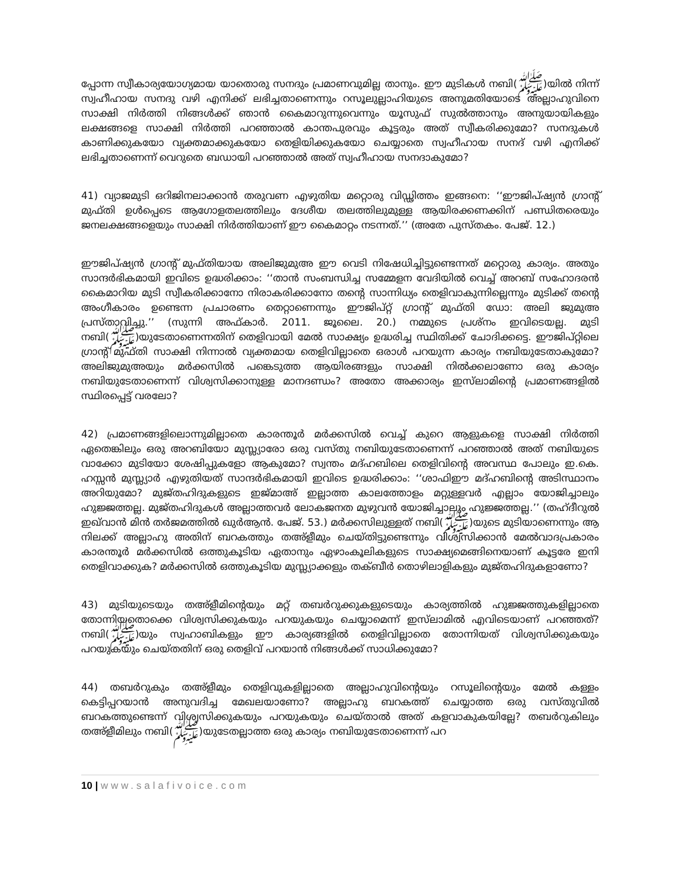പ്പോന്ന സ്വീകാര്യയോഗ്യമായ യാതൊരു സനദും പ്രമാണവുമില്ല താനും. ഈ മുടികൾ നബി(ﷺ)യിൽ നിന്ന് സ്വഹീഹായ സനദു വഴി എനിക്ക് ലഭിച്ചതാണെന്നും റസൂലുല്ലാഹിയുടെ അനുമതിയോടെ അല്ലാഹുവിനെ സാക്ഷി നിർത്തി നിങ്ങൾക്ക് ഞാൻ കൈമാറുന്നുവെന്നും യൂസുഫ് സുൽത്താനും അനുയായികളും ലക്ഷങ്ങളെ സാക്ഷി നിർത്തി പറഞ്ഞാൽ കാന്തപുരവും കൂട്ടരും അത് സ്വീകരിക്കുമോ? സനദുകൾ കാണിക്കുകയോ വ്യക്തമാക്കുകയോ തെളിയിക്കുകയോ ചെയ്യാതെ സ്വഹീഹായ സനദ് വഴി എനിക്ക് ലഭിച്ചതാണെന്ന് വെറുതെ ബഡായി പറഞ്ഞാൽ അത് സ്വഹീഹായ സനദാകുമോ?
41) വ്യാജമുടി ഒറിജിനലാക്കാൻ തരുവണ എഴുതിയ മറ്റൊരു വിഡ്ഢിത്തം ഇങ്ങനെ: ‘‘ഈജിപ്ഷ്യൻ ഗ്രാന്റ് മുഫ്തി ഉൾപ്പെടെ ആഗോളതലത്തിലും ദേശീയ തലത്തിലുമുള്ള ആയിരക്കണക്കിന് പണ്ഡിതരെയും ജനലക്ഷങ്ങളെയും സാക്ഷി നിർത്തിയാണ് ഈ കൈമാറ്റം നടന്നത്.’’ (അതേ പുസ്തകം. പേജ്. 12.)
ഈജിപ്ഷ്യൻ ഗ്രാന്റ് മുഫ്തിയായ അലിജുമുഅ ഈ വെടി നിഷേധിച്ചിട്ടുണ്ടെന്നത് മറ്റൊരു കാര്യം. അതും സാന്ദർഭികമായി ഇവിടെ ഉദ്ധരിക്കാം: ‘‘താൻ സംബന്ധിച്ച സമ്മേളന വേദിയിൽ വെച്ച് അറബ് സഹോദരൻ കൈമാറിയ മുടി സ്വീകരിക്കാനോ നിരാകരിക്കാനോ തന്റെ സാന്നിധ്യം തെളിവാകുന്നില്ലെന്നും മുടിക്ക് തന്റെ അംഗീകാരം ഉണ്ടെന്ന പ്രചാരണം തെറ്റാണെന്നും ഈജിപ്റ്റ് ഗ്രാന്റ് മുഫ്തി ഡോ: അലി ജുമുഅ പ്രസ്താവിച്ചു.’’ (സുന്നി അഫ്കാർ. 2011. ജൂലൈ. 20.) നമ്മുടെ പ്രശ്നം ഇവിടെയല്ല. മുടി നബി(ﷺ)യുടേതാണെന്നതിന് തെളിവായി മേൽ സാക്ഷ്യം ഉദ്ധരിച്ച സ്ഥിതിക്ക് ചോദിക്കട്ടെ. ഈജിപ്റ്റിലെ ഗ്രാന്റ് മുഫ്തി സാക്ഷി നിന്നാൽ വ്യക്തമായ തെളിവില്ലാതെ ഒരാൾ പറയുന്ന കാര്യം നബിയുടേതാകുമോ? അലിജുമുഅയും മർക്കസിൽ പങ്കെടുത്ത ആയിരങ്ങളും സാക്ഷി നിൽക്കലാണോ ഒരു കാര്യം നബിയുടേതാണെന്ന് വിശ്വസിക്കാനുള്ള മാനദണ്ഡം? അതോ അക്കാര്യം ഇസ്‌ലാമിന്റെ പ്രമാണങ്ങളിൽ സ്ഥിരപ്പെട്ട് വരലോ?
42) പ്രമാണങ്ങളിലൊന്നുമില്ലാതെ കാരന്തൂർ മർക്കസിൽ വെച്ച് കുറെ ആളുകളെ സാക്ഷി നിർത്തി ഏതെങ്കിലും ഒരു അറബിയോ മുസ്ല്യാരോ ഒരു വസ്തു നബിയുടേതാണെന്ന് പറഞ്ഞാൽ അത് നബിയുടെ വാക്കോ മുടിയോ ശേഷിപ്പുകളോ ആകുമോ? സ്വന്തം മദ്ഹബിലെ തെളിവിന്റെ അവസ്ഥ പോലും ഇ.കെ. ഹസ്സൻ മുസ്ല്യാർ എഴുതിയത് സാന്ദർഭികമായി ഇവിടെ ഉദ്ധരിക്കാം: ‘‘ശാഫിഈ മദ്ഹബിന്റെ അടിസ്ഥാനം അറിയുമോ? മുജ്തഹിദുകളുടെ ഇജ്മാഅ് ഇല്ലാത്ത കാലത്തോളം മറ്റുള്ളവർ എല്ലാം യോജിച്ചാലും ഹുജ്ജത്തല്ല. മുജ്തഹിദുകൾ അല്ലാത്തവർ ലോകജനത മുഴുവൻ യോജിച്ചാലും ഹുജ്ജത്തല്ല.’’ (തഹ്ദീറുൽ ഇഖ്‌വാൻ മിൻ തർജമത്തിൽ ഖുർആൻ. പേജ്. 53.) മർക്കസിലുള്ളത് നബി(ﷺ)യുടെ മുടിയാണെന്നും ആ നിലക്ക് അല്ലാഹു അതിന് ബറകത്തും തഅ്ളീമും ചെയ്തിട്ടുണ്ടെന്നും വിശ്വസിക്കാൻ മേൽവാദപ്രകാരം കാരന്തൂർ മർക്കസിൽ ഒത്തുകൂടിയ ഏതാനും ഏഴാംകൂലികളുടെ സാക്ഷ്യമെങ്ങിനെയാണ് കൂട്ടരേ ഇനി തെളിവാക്കുക? മർക്കസിൽ ഒത്തുകൂടിയ മുസ്ല്യാക്കളും തക്ബീർ തൊഴിലാളികളും മുജ്തഹിദുകളാണോ?
43) മുടിയുടെയും തഅ്ളീമിന്റെയും മറ്റ് തബർറുക്കുകളുടെയും കാര്യത്തിൽ ഹുജ്ജത്തുകളില്ലാതെ തോന്നിയതൊക്കെ വിശ്വസിക്കുകയും പറയുകയും ചെയ്യാമെന്ന് ഇസ്‌ലാമിൽ എവിടെയാണ് പറഞ്ഞത്? നബി(ﷺ)യും സ്വഹാബികളും ഈ കാര്യങ്ങളിൽ തെളിവില്ലാതെ തോന്നിയത് വിശ്വസിക്കുകയും പറയുകയും ചെയ്തതിന് ഒരു തെളിവ് പറയാൻ നിങ്ങൾക്ക് സാധിക്കുമോ?
44) തബർറുകും തഅ്ളീമും തെളിവുകളില്ലാതെ അല്ലാഹുവിന്റെയും റസൂലിന്റെയും മേൽ കള്ളം കെട്ടിപ്പറയാൻ അനുവദിച്ച മേഖലയാണോ? അല്ലാഹു ബറകത്ത് ചെയ്യാത്ത ഒരു വസ്തുവിൽ ബറകത്തുണ്ടെന്ന് വിശ്വസിക്കുകയും പറയുകയും ചെയ്താൽ അത് കളവാകുകയില്ലേ? തബർറുകിലും തഅ്ളീമിലും നബി(ﷺ)യുടേതല്ലാത്ത ഒരു കാര്യം നബിയുടേതാണെന്ന് പറ
10 | www.salafivoice.com